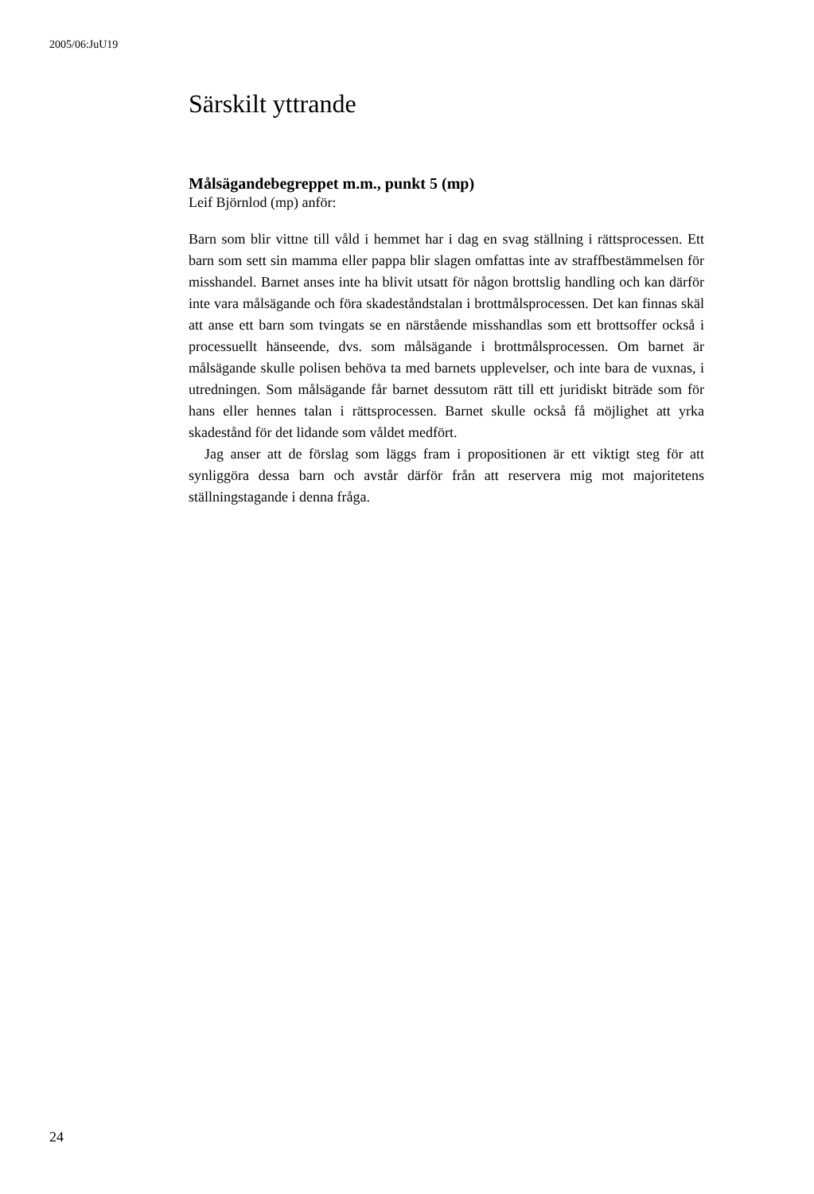2005/06:JuU19
Särskilt yttrande
Målsägandebegreppet m.m., punkt 5 (mp)
Leif Björnlod (mp) anför:
Barn som blir vittne till våld i hemmet har i dag en svag ställning i rätts­processen. Ett barn som sett sin mamma eller pappa blir slagen omfattas inte av straffbestämmelsen för misshandel. Barnet anses inte ha blivit utsatt för någon brottslig handling och kan därför inte vara målsägande och föra skadeståndstalan i brottmålsprocessen. Det kan finnas skäl att anse ett barn som tvingats se en närstående misshandlas som ett brottsof­fer också i processuellt hänseende, dvs. som målsägande i brottmålsproces­sen. Om barnet är målsägande skulle polisen behöva ta med barnets upplevelser, och inte bara de vuxnas, i utredningen. Som målsägande får barnet dessutom rätt till ett juridiskt biträde som för hans eller hennes talan i rättsprocessen. Barnet skulle också få möjlighet att yrka skadestånd för det lidande som våldet medfört.
Jag anser att de förslag som läggs fram i propositionen är ett viktigt steg för att synliggöra dessa barn och avstår därför från att reservera mig mot majoritetens ställningstagande i denna fråga.
24